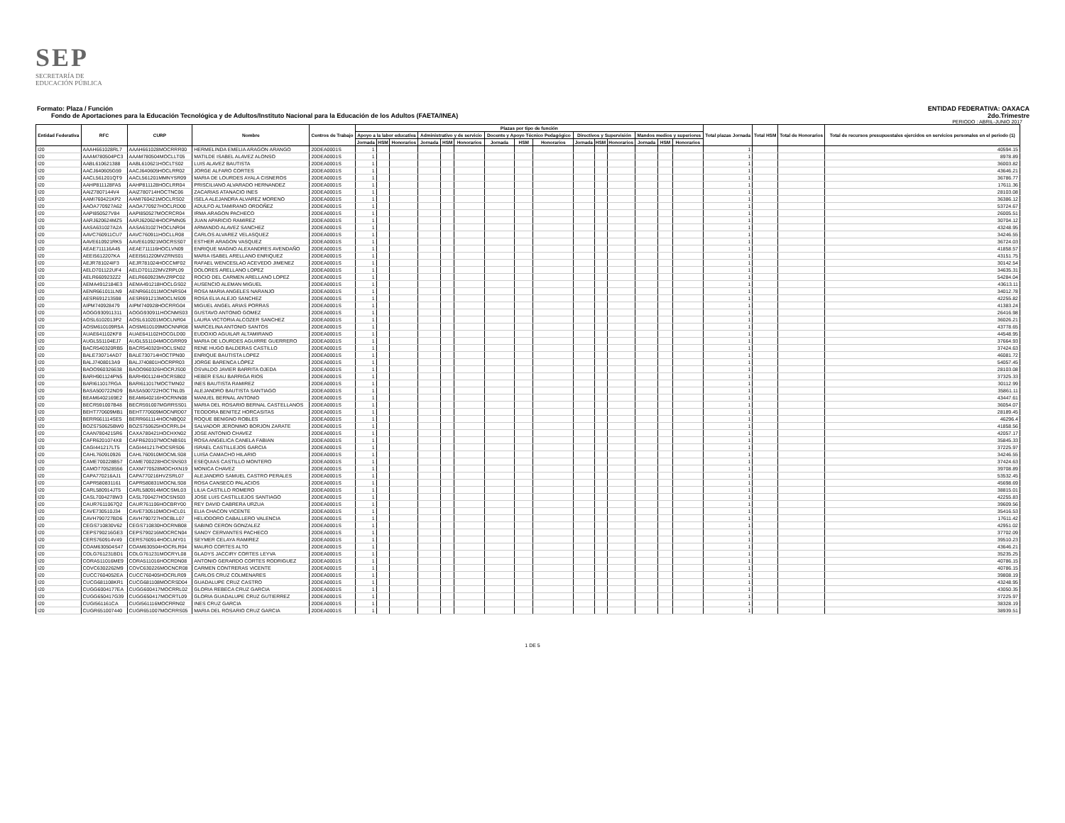SEP
SECRETARÍA DE
EDUCACIÓN PÚBLICA
Formato: Plaza / Función
Fondo de Aportaciones para la Educación Tecnológica y de Adultos/Instituto Nacional para la Educación de los Adultos (FAETA/INEA)
ENTIDAD FEDERATIVA: OAXACA
2do.Trimestre
PERIODO : ABRIL-JUNIO 2017
| Entidad Federativa | RFC | CURP | Nombre | Centros de Trabajo | Plazas por tipo de función | | | | | | | | | | | | | | | Total plazas Jornada | Total HSM | Total de Honorarios | Total de recursos presupuestales ejercidos en servicios personales en el periodo (1) |
| --- | --- | --- | --- | --- | --- | --- | --- | --- | --- | --- | --- | --- | --- | --- | --- | --- | --- | --- | --- | --- | --- | --- | --- |
| | | | | | Apoyo a la labor educativa | | | Administrativo y de servicio | | | Docente y Apoyo Técnico Pedagógico | | | Directivos y Supervisión | | | Mandos medios y superiores | | | | | | |
| | | | | | Jornada | HSM | Honorarios | Jornada | HSM | Honorarios | Jornada | HSM | Honorarios | Jornada | HSM | Honorarios | Jornada | HSM | Honorarios | | | | |
| I20 | AAAH661028RL7 | AAAH661028MOCRRR00 | HERMELINDA EMELIA ARAGON ARANGO | 20DEA0001S | 1 | | | | | | | | | | | | | | | 1 | | | 40594.15 |
| I20 | AAAM780504PC3 | AAAM780504MOCLLT05 | MATILDE ISABEL ALAVEZ ALONSO | 20DEA0001S | 1 | | | | | | | | | | | | | | | 1 | | | 8978.89 |
| I20 | AABL610621388 | AABL610621HOCLTS02 | LUIS ALAVEZ BAUTISTA | 20DEA0001S | 1 | | | | | | | | | | | | | | | 1 | | | 36003.82 |
| I20 | AACJ640605G59 | AACJ640605HOCLRR02 | JORGE ALFARO CORTES | 20DEA0001S | 1 | | | | | | | | | | | | | | | 1 | | | 43646.21 |
| I20 | AACL561201QT9 | AACL561201MMNYSR09 | MARIA DE LOURDES AYALA CISNEROS | 20DEA0001S | 1 | | | | | | | | | | | | | | | 1 | | | 36786.77 |
| I20 | AAHP811128FA5 | AAHP811128HOCLRR04 | PRISCILIANO ALVARADO HERNANDEZ | 20DEA0001S | 1 | | | | | | | | | | | | | | | 1 | | | 17611.36 |
| I20 | AAIZ7807144V4 | AAIZ780714HOCTNC06 | ZACARIAS ATANACIO INES | 20DEA0001S | 1 | | | | | | | | | | | | | | | 1 | | | 28103.08 |
| I20 | AAMI760421KP2 | AAMI760421MOCLRS02 | ISELA ALEJANDRA ALVAREZ MORENO | 20DEA0001S | 1 | | | | | | | | | | | | | | | 1 | | | 36386.12 |
| I20 | AAOA770927A62 | AAOA770927HOCLRD00 | ADULFO ALTAMIRANO ORDOÑEZ | 20DEA0001S | 1 | | | | | | | | | | | | | | | 1 | | | 53724.67 |
| I20 | AAPI850527V84 | AAPI850527MOCRCR04 | IRMA ARAGON PACHECO | 20DEA0001S | 1 | | | | | | | | | | | | | | | 1 | | | 26005.51 |
| I20 | AARJ620624MZ5 | AARJ620624HOCPMN05 | JUAN APARICIO RAMIREZ | 20DEA0001S | 1 | | | | | | | | | | | | | | | 1 | | | 30704.12 |
| I20 | AASA631027A2A | AASA631027HOCLNR04 | ARMANDO ALAVEZ SANCHEZ | 20DEA0001S | 1 | | | | | | | | | | | | | | | 1 | | | 43248.95 |
| I20 | AAVC760911CU7 | AAVC760911HOCLLR08 | CARLOS ALVAREZ VELASQUEZ | 20DEA0001S | 1 | | | | | | | | | | | | | | | 1 | | | 34246.55 |
| I20 | AAVE610921RK5 | AAVE610921MOCRSS07 | ESTHER ARAGON VASQUEZ | 20DEA0001S | 1 | | | | | | | | | | | | | | | 1 | | | 36724.03 |
| I20 | AEAE711116A45 | AEAE711116HOCLVN09 | ENRIQUE MAGNO ALEXANDRES AVENDAÑO | 20DEA0001S | 1 | | | | | | | | | | | | | | | 1 | | | 41858.57 |
| I20 | AEEI5612207KA | AEEI561220MVZRNS01 | MARIA ISABEL ARELLANO ENRIQUEZ | 20DEA0001S | 1 | | | | | | | | | | | | | | | 1 | | | 43151.75 |
| I20 | AEJR781024IF3 | AEJR781024HOCCMF02 | RAFAEL WENCESLAO ACEVEDO JIMENEZ | 20DEA0001S | 1 | | | | | | | | | | | | | | | 1 | | | 30142.54 |
| I20 | AELD701122UF4 | AELD701122MVZRPL09 | DOLORES ARELLANO LOPEZ | 20DEA0001S | 1 | | | | | | | | | | | | | | | 1 | | | 34635.31 |
| I20 | AELR6609232Z2 | AELR660923MVZRPC02 | ROCIO DEL CARMEN ARELLANO LOPEZ | 20DEA0001S | 1 | | | | | | | | | | | | | | | 1 | | | 54284.04 |
| I20 | AEMA4912184E3 | AEMA491218HOCLGS02 | AUSENCIO ALEMAN MIGUEL | 20DEA0001S | 1 | | | | | | | | | | | | | | | 1 | | | 43613.11 |
| I20 | AENR661011LN9 | AENR661011MOCNRS04 | ROSA MARIA ANGELES NARANJO | 20DEA0001S | 1 | | | | | | | | | | | | | | | 1 | | | 34012.78 |
| I20 | AESR691213598 | AESR691213MOCLNS09 | ROSA ELIA ALEJO SANCHEZ | 20DEA0001S | 1 | | | | | | | | | | | | | | | 1 | | | 42255.82 |
| I20 | AIPM740928479 | AIPM740928HOCRRG04 | MIGUEL ANGEL ARIAS PORRAS | 20DEA0001S | 1 | | | | | | | | | | | | | | | 1 | | | 41383.24 |
| I20 | AOGG930911311 | AOGG930911HOCNMS03 | GUSTAVO ANTONIO GOMEZ | 20DEA0001S | 1 | | | | | | | | | | | | | | | 1 | | | 26416.98 |
| I20 | AOSL6102013P2 | AOSL610201MOCLNR04 | LAURA VICTORIA ALCOZER SANCHEZ | 20DEA0001S | 1 | | | | | | | | | | | | | | | 1 | | | 36026.21 |
| I20 | AOSM610109R5A | AOSM610109MOCNNR08 | MARCELINA ANTONIO SANTOS | 20DEA0001S | 1 | | | | | | | | | | | | | | | 1 | | | 43778.65 |
| I20 | AUAE641102KF8 | AUAE641102HOCGLD00 | EUDOXIO AGUILAR ALTAMIRANO | 20DEA0001S | 1 | | | | | | | | | | | | | | | 1 | | | 44548.95 |
| I20 | AUGL551104EJ7 | AUGL551104MOCGRR09 | MARIA DE LOURDES AGUIRRE GUERRERO | 20DEA0001S | 1 | | | | | | | | | | | | | | | 1 | | | 37664.93 |
| I20 | BACR540320RB5 | BACR540320HOCLSN02 | RENE HUGO BALDERAS CASTILLO | 20DEA0001S | 1 | | | | | | | | | | | | | | | 1 | | | 37424.63 |
| I20 | BALE730714AD7 | BALE730714HOCTPN00 | ENRIQUE BAUTISTA LOPEZ | 20DEA0001S | 1 | | | | | | | | | | | | | | | 1 | | | 46081.72 |
| I20 | BALJ7408013A9 | BALJ740801HOCRPR03 | JORGE BARENCA LÓPEZ | 20DEA0001S | 1 | | | | | | | | | | | | | | | 1 | | | 54057.45 |
| I20 | BAOO960326638 | BAOO960326HOCRJS00 | OSVALDO JAVIER BARRITA OJEDA | 20DEA0001S | 1 | | | | | | | | | | | | | | | 1 | | | 28103.08 |
| I20 | BARH901124PN5 | BARH901124HOCRSB02 | HEBER ESAU BARRIGA RIOS | 20DEA0001S | 1 | | | | | | | | | | | | | | | 1 | | | 37325.33 |
| I20 | BARI611017RGA | BARI611017MOCTMN02 | INES BAUTISTA RAMIREZ | 20DEA0001S | 1 | | | | | | | | | | | | | | | 1 | | | 30112.99 |
| I20 | BASA500722ND9 | BASA500722HOCTNL05 | ALEJANDRO BAUTISTA SANTIAGO | 20DEA0001S | 1 | | | | | | | | | | | | | | | 1 | | | 35861.11 |
| I20 | BEAM6402169E2 | BEAM640216HOCRNN08 | MANUEL BERNAL ANTONIO | 20DEA0001S | 1 | | | | | | | | | | | | | | | 1 | | | 43447.61 |
| I20 | BECR591007B48 | BECR591007MGRRSS01 | MARIA DEL ROSARIO BERNAL CASTELLANOS | 20DEA0001S | 1 | | | | | | | | | | | | | | | 1 | | | 36054.07 |
| I20 | BEHT770609MB1 | BEHT770609MOCNRD07 | TEODORA BENITEZ HORCASITAS | 20DEA0001S | 1 | | | | | | | | | | | | | | | 1 | | | 28189.45 |
| I20 | BERR661114SE5 | BERR661114HOCNBQ02 | ROQUE BENIGNO ROBLES | 20DEA0001S | 1 | | | | | | | | | | | | | | | 1 | | | 46296.4 |
| I20 | BOZS750625BW0 | BOZS750625HOCRRL04 | SALVADOR JERONIMO BORJON ZARATE | 20DEA0001S | 1 | | | | | | | | | | | | | | | 1 | | | 41858.56 |
| I20 | CAAN7804215R6 | CAXA780421HOCHXN02 | JOSE ANTONIO CHAVEZ | 20DEA0001S | 1 | | | | | | | | | | | | | | | 1 | | | 42057.17 |
| I20 | CAFR6201074X8 | CAFR620107MOCNBS01 | ROSA ANGELICA CANELA FABIAN | 20DEA0001S | 1 | | | | | | | | | | | | | | | 1 | | | 35845.33 |
| I20 | CAGI441217LT5 | CAGI441217HOCSRS06 | ISRAEL CASTILLEJOS GARCIA | 20DEA0001S | 1 | | | | | | | | | | | | | | | 1 | | | 37225.97 |
| I20 | CAHL760910926 | CAHL760910MOCMLS08 | LUISA CAMACHO HILARIO | 20DEA0001S | 1 | | | | | | | | | | | | | | | 1 | | | 34246.55 |
| I20 | CAME700228B57 | CAME700228HOCSNS03 | ESEQUIAS CASTILLO MONTERO | 20DEA0001S | 1 | | | | | | | | | | | | | | | 1 | | | 37424.63 |
| I20 | CAMO770528556 | CAXM770528MOCHXN19 | MONICA CHAVEZ | 20DEA0001S | 1 | | | | | | | | | | | | | | | 1 | | | 39708.89 |
| I20 | CAPA770216AJ1 | CAPA770216HVZSRL07 | ALEJANDRO SAMUEL CASTRO PERALES | 20DEA0001S | 1 | | | | | | | | | | | | | | | 1 | | | 53532.45 |
| I20 | CAPR580831161 | CAPR580831MOCNLS08 | ROSA CANSECO PALACIOS | 20DEA0001S | 1 | | | | | | | | | | | | | | | 1 | | | 45698.69 |
| I20 | CARL580914JT5 | CARL580914MOCSML03 | LILIA CASTILLO ROMERO | 20DEA0001S | 1 | | | | | | | | | | | | | | | 1 | | | 38815.01 |
| I20 | CASL7004278W3 | CASL700427HOCSNS03 | JOSE LUIS CASTILLEJOS SANTIAGO | 20DEA0001S | 1 | | | | | | | | | | | | | | | 1 | | | 42255.83 |
| I20 | CAUR7611067Q2 | CAUR761106HOCBRY00 | REY DAVID CABRERA URZUA | 20DEA0001S | 1 | | | | | | | | | | | | | | | 1 | | | 39609.56 |
| I20 | CAVE730510J34 | CAVE730510MOCHCL01 | ELIA CHACON VICENTE | 20DEA0001S | 1 | | | | | | | | | | | | | | | 1 | | | 35416.53 |
| I20 | CAVH790727BD6 | CAVH790727HOCBLL07 | HELIODORO CABALLERO VALENCIA | 20DEA0001S | 1 | | | | | | | | | | | | | | | 1 | | | 17611.42 |
| I20 | CEGS710830V62 | CEGS710830HOCRNB08 | SABINO CERON GONZALEZ | 20DEA0001S | 1 | | | | | | | | | | | | | | | 1 | | | 42951.02 |
| I20 | CEPS790216GE3 | CEPS790216MOCRCN04 | SANDY CERVANTES PACHECO | 20DEA0001S | 1 | | | | | | | | | | | | | | | 1 | | | 37702.09 |
| I20 | CERS760914V49 | CERS760914HOCLMY01 | SEYMER CELAYA RAMIREZ | 20DEA0001S | 1 | | | | | | | | | | | | | | | 1 | | | 39510.23 |
| I20 | COAM630504S47 | COAM630504HOCRLR04 | MAURO CORTES ALTO | 20DEA0001S | 1 | | | | | | | | | | | | | | | 1 | | | 43646.21 |
| I20 | COLG761231BD1 | COLG761231MOCRYL08 | GLADYS JACCIRY CORTES LEYVA | 20DEA0001S | 1 | | | | | | | | | | | | | | | 1 | | | 35235.25 |
| I20 | CORA511016ME9 | CORA511016HOCRDN08 | ANTONIO GERARDO CORTES RODRIGUEZ | 20DEA0001S | 1 | | | | | | | | | | | | | | | 1 | | | 40786.15 |
| I20 | COVC6302262M9 | COVC630226MOCNCR08 | CARMEN CONTRERAS VICENTE | 20DEA0001S | 1 | | | | | | | | | | | | | | | 1 | | | 40786.15 |
| I20 | CUCC7604052EA | CUCC760405HOCRLR09 | CARLOS CRUZ COLMENARES | 20DEA0001S | 1 | | | | | | | | | | | | | | | 1 | | | 39808.19 |
| I20 | CUCG681108KR1 | CUCG681108MOCRSD04 | GUADALUPE CRUZ CASTRO | 20DEA0001S | 1 | | | | | | | | | | | | | | | 1 | | | 43248.95 |
| I20 | CUGG6004177EA | CUGG600417MOCRRL02 | GLORIA REBECA CRUZ GARCIA | 20DEA0001S | 1 | | | | | | | | | | | | | | | 1 | | | 43050.35 |
| I20 | CUGG650417G39 | CUGG650417MOCRTL09 | GLORIA GUADALUPE CRUZ GUTIERREZ | 20DEA0001S | 1 | | | | | | | | | | | | | | | 1 | | | 37225.97 |
| I20 | CUGI561161CA | CUGI561116MOCRRN02 | INES CRUZ GARCIA | 20DEA0001S | 1 | | | | | | | | | | | | | | | 1 | | | 38328.19 |
| I20 | CUGR651007440 | CUGR651007MOCRRS05 | MARIA DEL ROSARIO CRUZ GARCIA | 20DEA0001S | 1 | | | | | | | | | | | | | | | 1 | | | 38939.51 |
1 DE 5